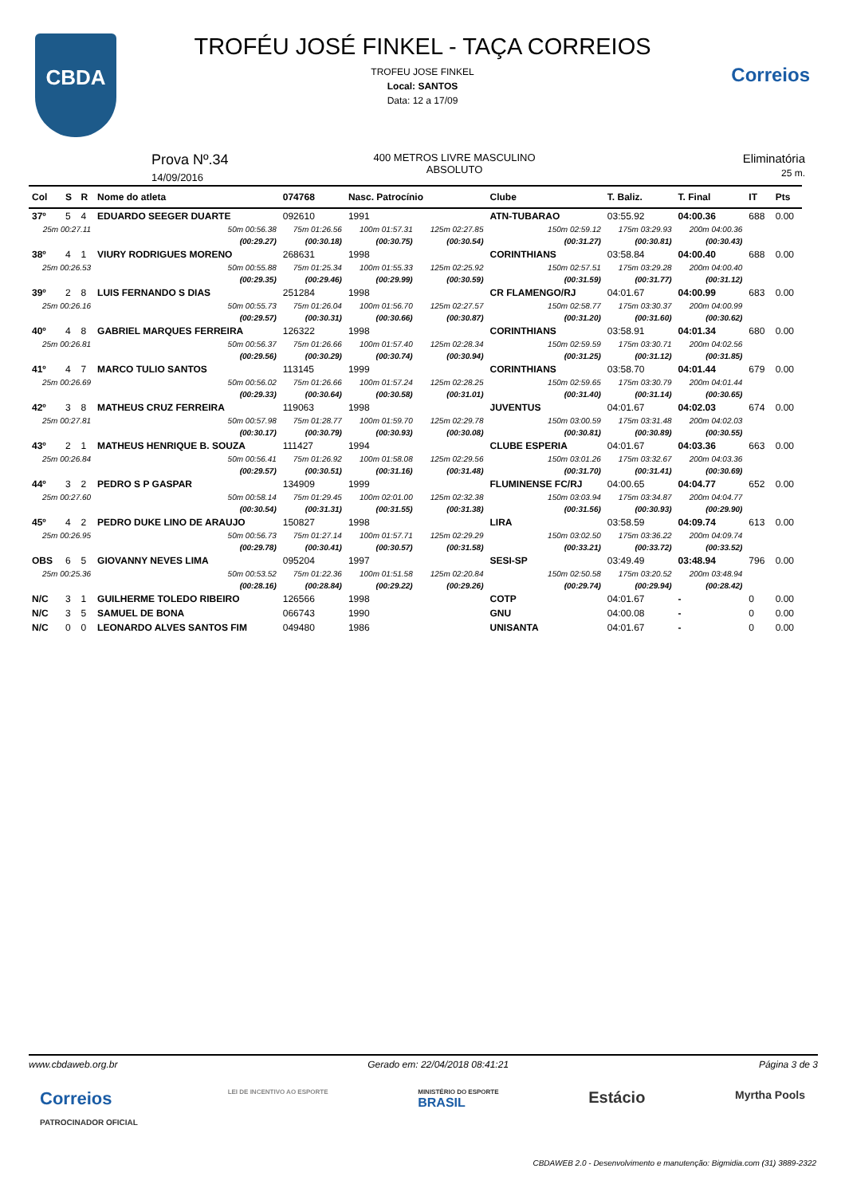CBDA
Correios
TROFÉU JOSÉ FINKEL - TAÇA CORREIOS
TROFEU JOSE FINKEL
Local: SANTOS
Data: 12 a 17/09
Prova Nº.34
14/09/2016
400 METROS LIVRE MASCULINO
ABSOLUTO
Eliminatória
25 m.
| Col | S | R | Nome do atleta | | 074768 | Nasc. Patrocínio | | Clube | T. Baliz. | T. Final | IT | Pts |
| --- | --- | --- | --- | --- | --- | --- | --- | --- | --- | --- | --- | --- |
| 37º | 5 | 4 | EDUARDO SEEGER DUARTE | | 092610 | 1991 | | ATN-TUBARAO | 03:55.92 | 04:00.36 | 688 | 0.00 |
| 25m 00:27.11 | | | | 50m 00:56.38 | 75m 01:26.56 | 100m 01:57.31 | 125m 02:27.85 | 150m 02:59.12 | 175m 03:29.93 | 200m 04:00.36 | | |
| | | | | (00:29.27) | (00:30.18) | (00:30.75) | (00:30.54) | (00:31.27) | (00:30.81) | (00:30.43) | | |
| 38º | 4 | 1 | VIURY RODRIGUES MORENO | | 268631 | 1998 | | CORINTHIANS | 03:58.84 | 04:00.40 | 688 | 0.00 |
| 25m 00:26.53 | | | | 50m 00:55.88 | 75m 01:25.34 | 100m 01:55.33 | 125m 02:25.92 | 150m 02:57.51 | 175m 03:29.28 | 200m 04:00.40 | | |
| | | | | (00:29.35) | (00:29.46) | (00:29.99) | (00:30.59) | (00:31.59) | (00:31.77) | (00:31.12) | | |
| 39º | 2 | 8 | LUIS FERNANDO S DIAS | | 251284 | 1998 | | CR FLAMENGO/RJ | 04:01.67 | 04:00.99 | 683 | 0.00 |
| 25m 00:26.16 | | | | 50m 00:55.73 | 75m 01:26.04 | 100m 01:56.70 | 125m 02:27.57 | 150m 02:58.77 | 175m 03:30.37 | 200m 04:00.99 | | |
| | | | | (00:29.57) | (00:30.31) | (00:30.66) | (00:30.87) | (00:31.20) | (00:31.60) | (00:30.62) | | |
| 40º | 4 | 8 | GABRIEL MARQUES FERREIRA | | 126322 | 1998 | | CORINTHIANS | 03:58.91 | 04:01.34 | 680 | 0.00 |
| 25m 00:26.81 | | | | 50m 00:56.37 | 75m 01:26.66 | 100m 01:57.40 | 125m 02:28.34 | 150m 02:59.59 | 175m 03:30.71 | 200m 04:02.56 | | |
| | | | | (00:29.56) | (00:30.29) | (00:30.74) | (00:30.94) | (00:31.25) | (00:31.12) | (00:31.85) | | |
| 41º | 4 | 7 | MARCO TULIO SANTOS | | 113145 | 1999 | | CORINTHIANS | 03:58.70 | 04:01.44 | 679 | 0.00 |
| 25m 00:26.69 | | | | 50m 00:56.02 | 75m 01:26.66 | 100m 01:57.24 | 125m 02:28.25 | 150m 02:59.65 | 175m 03:30.79 | 200m 04:01.44 | | |
| | | | | (00:29.33) | (00:30.64) | (00:30.58) | (00:31.01) | (00:31.40) | (00:31.14) | (00:30.65) | | |
| 42º | 3 | 8 | MATHEUS CRUZ FERREIRA | | 119063 | 1998 | | JUVENTUS | 04:01.67 | 04:02.03 | 674 | 0.00 |
| 25m 00:27.81 | | | | 50m 00:57.98 | 75m 01:28.77 | 100m 01:59.70 | 125m 02:29.78 | 150m 03:00.59 | 175m 03:31.48 | 200m 04:02.03 | | |
| | | | | (00:30.17) | (00:30.79) | (00:30.93) | (00:30.08) | (00:30.81) | (00:30.89) | (00:30.55) | | |
| 43º | 2 | 1 | MATHEUS HENRIQUE B. SOUZA | | 111427 | 1994 | | CLUBE ESPERIA | 04:01.67 | 04:03.36 | 663 | 0.00 |
| 25m 00:26.84 | | | | 50m 00:56.41 | 75m 01:26.92 | 100m 01:58.08 | 125m 02:29.56 | 150m 03:01.26 | 175m 03:32.67 | 200m 04:03.36 | | |
| | | | | (00:29.57) | (00:30.51) | (00:31.16) | (00:31.48) | (00:31.70) | (00:31.41) | (00:30.69) | | |
| 44º | 3 | 2 | PEDRO S P GASPAR | | 134909 | 1999 | | FLUMINENSE FC/RJ | 04:00.65 | 04:04.77 | 652 | 0.00 |
| 25m 00:27.60 | | | | 50m 00:58.14 | 75m 01:29.45 | 100m 02:01.00 | 125m 02:32.38 | 150m 03:03.94 | 175m 03:34.87 | 200m 04:04.77 | | |
| | | | | (00:30.54) | (00:31.31) | (00:31.55) | (00:31.38) | (00:31.56) | (00:30.93) | (00:29.90) | | |
| 45º | 4 | 2 | PEDRO DUKE LINO DE ARAUJO | | 150827 | 1998 | | LIRA | 03:58.59 | 04:09.74 | 613 | 0.00 |
| 25m 00:26.95 | | | | 50m 00:56.73 | 75m 01:27.14 | 100m 01:57.71 | 125m 02:29.29 | 150m 03:02.50 | 175m 03:36.22 | 200m 04:09.74 | | |
| | | | | (00:29.78) | (00:30.41) | (00:30.57) | (00:31.58) | (00:33.21) | (00:33.72) | (00:33.52) | | |
| OBS | 6 | 5 | GIOVANNY NEVES LIMA | | 095204 | 1997 | | SESI-SP | 03:49.49 | 03:48.94 | 796 | 0.00 |
| 25m 00:25.36 | | | | 50m 00:53.52 | 75m 01:22.36 | 100m 01:51.58 | 125m 02:20.84 | 150m 02:50.58 | 175m 03:20.52 | 200m 03:48.94 | | |
| | | | | (00:28.16) | (00:28.84) | (00:29.22) | (00:29.26) | (00:29.74) | (00:29.94) | (00:28.42) | | |
| N/C | 3 | 1 | GUILHERME TOLEDO RIBEIRO | | 126566 | 1998 | | COTP | 04:01.67 | - | 0 | 0.00 |
| N/C | 3 | 5 | SAMUEL DE BONA | | 066743 | 1990 | | GNU | 04:00.08 | - | 0 | 0.00 |
| N/C | 0 | 0 | LEONARDO ALVES SANTOS FIM | | 049480 | 1986 | | UNISANTA | 04:01.67 | - | 0 | 0.00 |
www.cbdaweb.org.br Gerado em: 22/04/2018 08:41:21 Página 3 de 3
Correios
PATROCINADOR OFICIAL LEI DE INCENTIVO AO ESPORTE MINISTÉRIO DO ESPORTE
BRASIL Estácio Myrtha Pools
CBDAWEB 2.0 - Desenvolvimento e manutenção: Bigmidia.com (31) 3889-2322